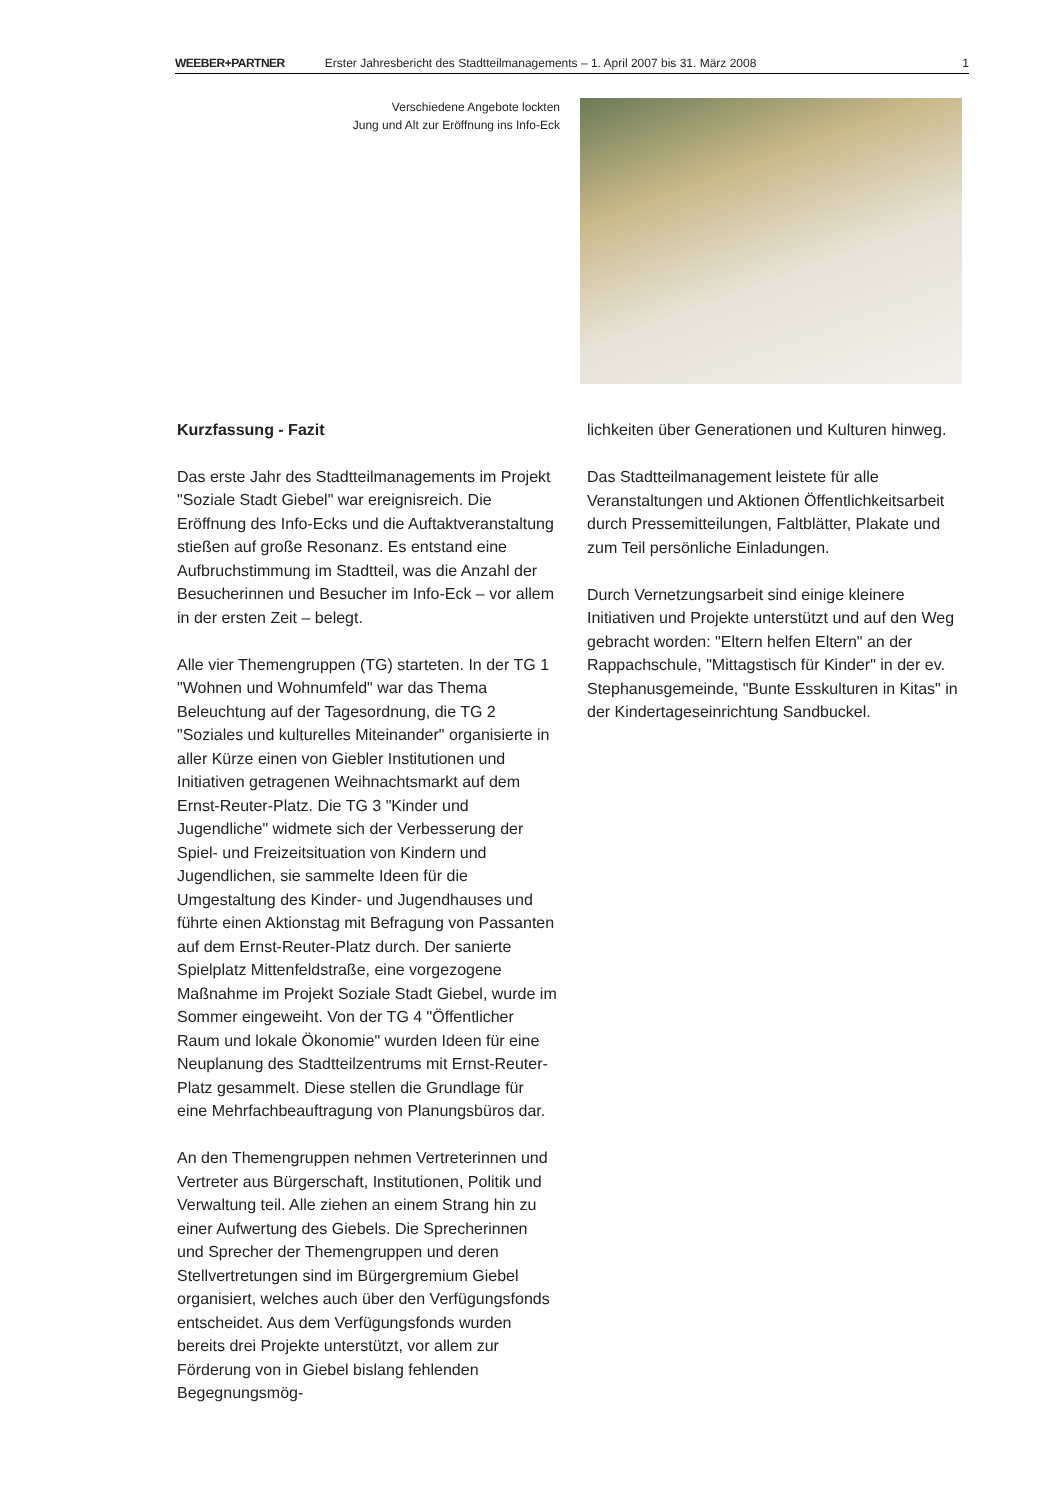WEEBER+PARTNER Erster Jahresbericht des Stadtteilmanagements – 1. April 2007 bis 31. März 2008 1
Verschiedene Angebote lockten
Jung und Alt zur Eröffnung ins Info-Eck
Kurzfassung - Fazit
Das erste Jahr des Stadtteilmanagements im Projekt "Soziale Stadt Giebel" war ereignisreich. Die Eröffnung des Info-Ecks und die Auftaktveranstaltung stießen auf große Resonanz. Es entstand eine Aufbruchstimmung im Stadtteil, was die Anzahl der Besucherinnen und Besucher im Info-Eck – vor allem in der ersten Zeit – belegt.
Alle vier Themengruppen (TG) starteten. In der TG 1 "Wohnen und Wohnumfeld" war das Thema Beleuchtung auf der Tagesordnung, die TG 2 "Soziales und kulturelles Miteinander" organisierte in aller Kürze einen von Giebler Institutionen und Initiativen getragenen Weihnachtsmarkt auf dem Ernst-Reuter-Platz. Die TG 3 "Kinder und Jugendliche" widmete sich der Verbesserung der Spiel- und Freizeitsituation von Kindern und Jugendlichen, sie sammelte Ideen für die Umgestaltung des Kinder- und Jugendhauses und führte einen Aktionstag mit Befragung von Passanten auf dem Ernst-Reuter-Platz durch. Der sanierte Spielplatz Mittenfeldstraße, eine vorgezogene Maßnahme im Projekt Soziale Stadt Giebel, wurde im Sommer eingeweiht. Von der TG 4 "Öffentlicher Raum und lokale Ökonomie" wurden Ideen für eine Neuplanung des Stadtteilzentrums mit Ernst-Reuter-Platz gesammelt. Diese stellen die Grundlage für eine Mehrfachbeauftragung von Planungsbüros dar.
An den Themengruppen nehmen Vertreterinnen und Vertreter aus Bürgerschaft, Institutionen, Politik und Verwaltung teil. Alle ziehen an einem Strang hin zu einer Aufwertung des Giebels. Die Sprecherinnen und Sprecher der Themengruppen und deren Stellvertretungen sind im Bürgergremium Giebel organisiert, welches auch über den Verfügungsfonds entscheidet. Aus dem Verfügungsfonds wurden bereits drei Projekte unterstützt, vor allem zur Förderung von in Giebel bislang fehlenden Begegnungsmög-
lichkeiten über Generationen und Kulturen hinweg.
Das Stadtteilmanagement leistete für alle Veranstaltungen und Aktionen Öffentlichkeitsarbeit durch Pressemitteilungen, Faltblätter, Plakate und zum Teil persönliche Einladungen.
Durch Vernetzungsarbeit sind einige kleinere Initiativen und Projekte unterstützt und auf den Weg gebracht worden: "Eltern helfen Eltern" an der Rappachschule, "Mittagstisch für Kinder" in der ev. Stephanusgemeinde, "Bunte Esskulturen in Kitas" in der Kindertageseinrichtung Sandbuckel.